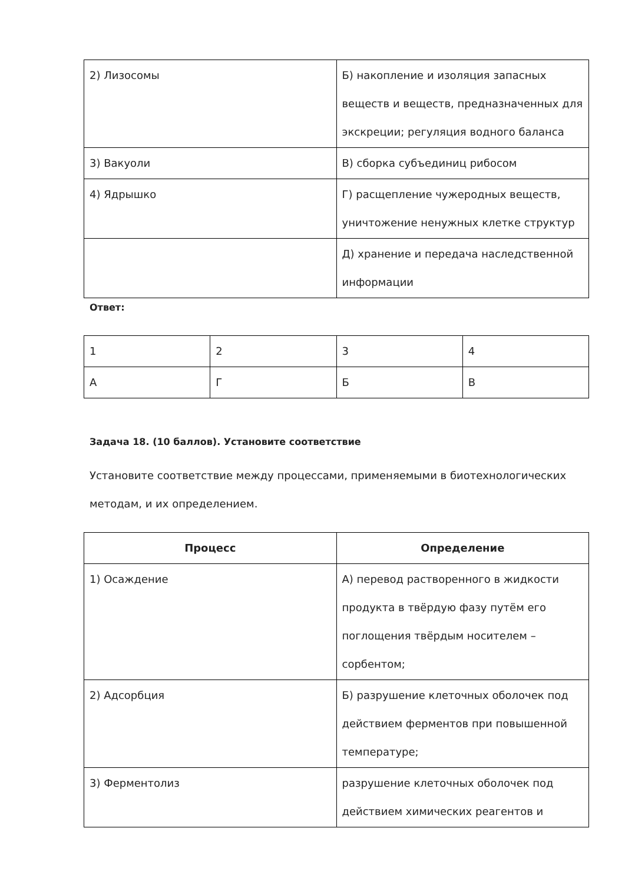| 2) Лизосомы | Б) накопление и изоляция запасных веществ и веществ, предназначенных для экскреции; регуляция водного баланса |
| 3) Вакуоли | В) сборка субъединиц рибосом |
| 4) Ядрышко | Г) расщепление чужеродных веществ, уничтожение ненужных клетке структур |
| | Д) хранение и передача наследственной информации |
Ответ:
| 1 | 2 | 3 | 4 |
| А | Г | Б | В |
Задача 18. (10 баллов). Установите соответствие
Установите соответствие между процессами, применяемыми в биотехнологических методам, и их определением.
| Процесс | Определение |
| --- | --- |
| 1) Осаждение | А) перевод растворенного в жидкости продукта в твёрдую фазу путём его поглощения твёрдым носителем – сорбентом; |
| 2) Адсорбция | Б) разрушение клеточных оболочек под действием ферментов при повышенной температуре; |
| 3) Ферментолиз | разрушение клеточных оболочек под действием химических реагентов и |